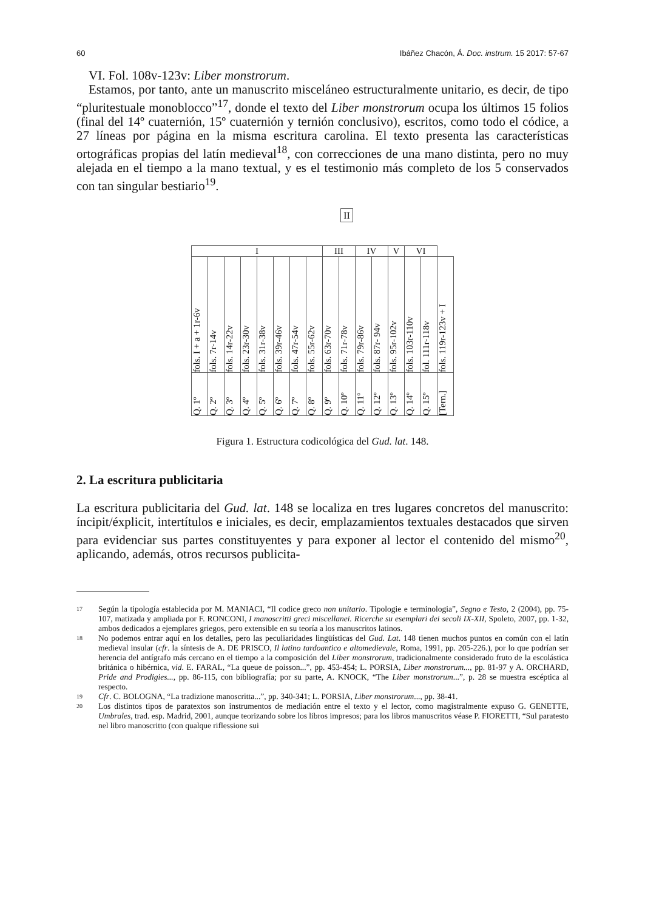60 Ibáñez Chacón, Á. Doc. instrum. 15 2017: 57-67
VI. Fol. 108v-123v: Liber monstrorum.
Estamos, por tanto, ante un manuscrito misceláneo estructuralmente unitario, es decir, de tipo “pluritestuale monoblocco”<sup>17</sup>, donde el texto del Liber monstrorum ocupa los últimos 15 folios (final del 14º cuaternión, 15º cuaternión y ternión conclusivo), escritos, como todo el códice, a 27 líneas por página en la misma escritura carolina. El texto presenta las características ortográficas propias del latín medieval<sup>18</sup>, con correcciones de una mano distinta, pero no muy alejada en el tiempo a la mano textual, y es el testimonio más completo de los 5 conservados con tan singular bestiario<sup>19</sup>.
II
| I | | | | | | | | III | | IV | | V | VI | | |
| fols. I + a + 1r-6v | fols. 7r-14v | fols. 14r-22v | fols. 23r-30v | fols. 31r-38v | fols. 39r-46v | fols. 47r-54v | fols. 55r-62v | fols. 63r-70v | fols. 71r-78v | fols. 79r-86v | fols. 87r- 94v | fols. 95r-102v | fols. 103r-110v | fol. 111r-118v | fols. 119r-123v + I |
| Q. 1º | Q. 2º | Q. 3º | Q. 4º | Q. 5º | Q. 6º | Q. 7º | Q. 8º | Q. 9º | Q. 10º | Q. 11º | Q. 12º | Q. 13º | Q. 14º | Q. 15º | [Tern.] |
Figura 1. Estructura codicológica del Gud. lat. 148.
2. La escritura publicitaria
La escritura publicitaria del Gud. lat. 148 se localiza en tres lugares concretos del manuscrito: íncipit/éxplicit, intertítulos e iniciales, es decir, emplazamientos textuales destacados que sirven para evidenciar sus partes constituyentes y para exponer al lector el contenido del mismo<sup>20</sup>, aplicando, además, otros recursos publicita-
17 Según la tipología establecida por M. MANIACI, “Il codice greco non unitario. Tipologie e terminologia”, Segno e Testo, 2 (2004), pp. 75-107, matizada y ampliada por F. RONCONI, I manoscritti greci miscellanei. Ricerche su esemplari dei secoli IX-XII, Spoleto, 2007, pp. 1-32, ambos dedicados a ejemplares griegos, pero extensible en su teoría a los manuscritos latinos.
18 No podemos entrar aquí en los detalles, pero las peculiaridades lingüísticas del Gud. Lat. 148 tienen muchos puntos en común con el latín medieval insular (cfr. la síntesis de A. DE PRISCO, Il latino tardoantico e altomedievale, Roma, 1991, pp. 205-226.), por lo que podrían ser herencia del antígrafo más cercano en el tiempo a la composición del Liber monstrorum, tradicionalmente considerado fruto de la escolástica británica o hibérnica, vid. E. FARAL, “La queue de poisson...”, pp. 453-454; L. PORSIA, Liber monstrorum..., pp. 81-97 y A. ORCHARD, Pride and Prodigies..., pp. 86-115, con bibliografía; por su parte, A. KNOCK, “The Liber monstrorum...”, p. 28 se muestra escéptica al respecto.
19 Cfr. C. BOLOGNA, “La tradizione manoscritta...”, pp. 340-341; L. PORSIA, Liber monstrorum..., pp. 38-41.
20 Los distintos tipos de paratextos son instrumentos de mediación entre el texto y el lector, como magistralmente expuso G. GENETTE, Umbrales, trad. esp. Madrid, 2001, aunque teorizando sobre los libros impresos; para los libros manuscritos véase P. FIORETTI, “Sul paratesto nel libro manoscritto (con qualque riflessione sui